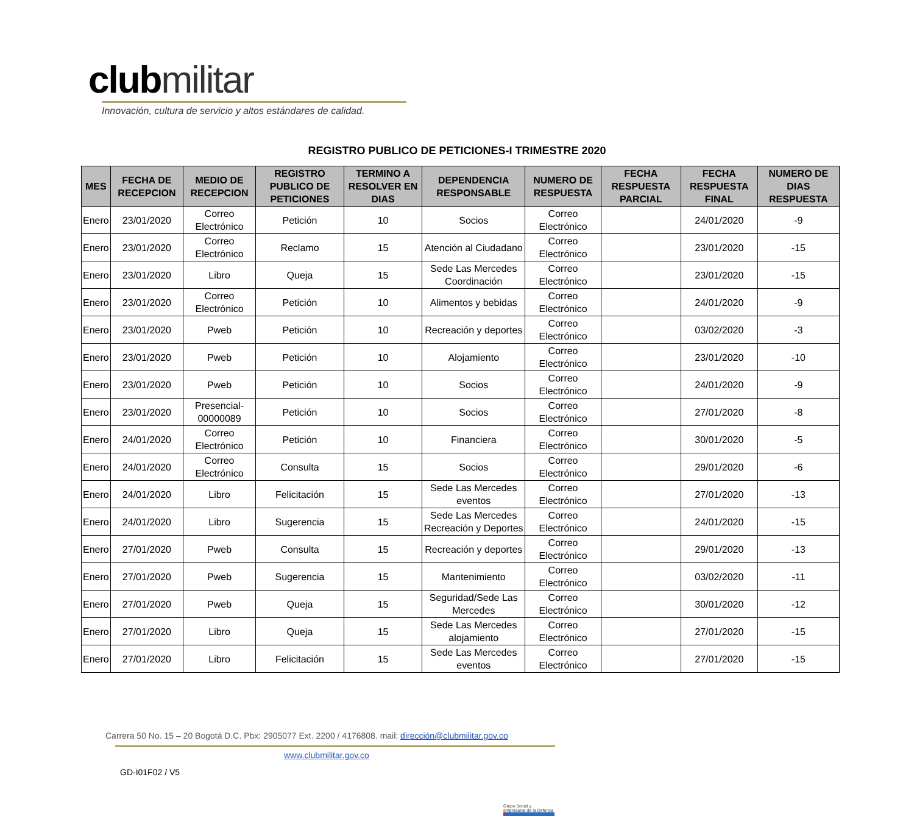clubmilitar
Innovación, cultura de servicio y altos estándares de calidad.
REGISTRO PUBLICO DE PETICIONES-I TRIMESTRE 2020
| MES | FECHA DE RECEPCION | MEDIO DE RECEPCION | REGISTRO PUBLICO DE PETICIONES | TERMINO A RESOLVER EN DIAS | DEPENDENCIA RESPONSABLE | NUMERO DE RESPUESTA | FECHA RESPUESTA PARCIAL | FECHA RESPUESTA FINAL | NUMERO DE DIAS RESPUESTA |
| --- | --- | --- | --- | --- | --- | --- | --- | --- | --- |
| Enero | 23/01/2020 | Correo Electrónico | Petición | 10 | Socios | Correo Electrónico | | 24/01/2020 | -9 |
| Enero | 23/01/2020 | Correo Electrónico | Reclamo | 15 | Atención al Ciudadano | Correo Electrónico | | 23/01/2020 | -15 |
| Enero | 23/01/2020 | Libro | Queja | 15 | Sede Las Mercedes Coordinación | Correo Electrónico | | 23/01/2020 | -15 |
| Enero | 23/01/2020 | Correo Electrónico | Petición | 10 | Alimentos y bebidas | Correo Electrónico | | 24/01/2020 | -9 |
| Enero | 23/01/2020 | Pweb | Petición | 10 | Recreación y deportes | Correo Electrónico | | 03/02/2020 | -3 |
| Enero | 23/01/2020 | Pweb | Petición | 10 | Alojamiento | Correo Electrónico | | 23/01/2020 | -10 |
| Enero | 23/01/2020 | Pweb | Petición | 10 | Socios | Correo Electrónico | | 24/01/2020 | -9 |
| Enero | 23/01/2020 | Presencial-00000089 | Petición | 10 | Socios | Correo Electrónico | | 27/01/2020 | -8 |
| Enero | 24/01/2020 | Correo Electrónico | Petición | 10 | Financiera | Correo Electrónico | | 30/01/2020 | -5 |
| Enero | 24/01/2020 | Correo Electrónico | Consulta | 15 | Socios | Correo Electrónico | | 29/01/2020 | -6 |
| Enero | 24/01/2020 | Libro | Felicitación | 15 | Sede Las Mercedes eventos | Correo Electrónico | | 27/01/2020 | -13 |
| Enero | 24/01/2020 | Libro | Sugerencia | 15 | Sede Las Mercedes Recreación y Deportes | Correo Electrónico | | 24/01/2020 | -15 |
| Enero | 27/01/2020 | Pweb | Consulta | 15 | Recreación y deportes | Correo Electrónico | | 29/01/2020 | -13 |
| Enero | 27/01/2020 | Pweb | Sugerencia | 15 | Mantenimiento | Correo Electrónico | | 03/02/2020 | -11 |
| Enero | 27/01/2020 | Pweb | Queja | 15 | Seguridad/Sede Las Mercedes | Correo Electrónico | | 30/01/2020 | -12 |
| Enero | 27/01/2020 | Libro | Queja | 15 | Sede Las Mercedes alojamiento | Correo Electrónico | | 27/01/2020 | -15 |
| Enero | 27/01/2020 | Libro | Felicitación | 15 | Sede Las Mercedes eventos | Correo Electrónico | | 27/01/2020 | -15 |
Carrera 50 No. 15 – 20 Bogotá D.C. Pbx: 2905077 Ext. 2200 / 4176808. mail: dirección@clubmilitar.gov.co
www.clubmilitar.gov.co
GD-I01F02 / V5
Grupo Social y empresarial de la Defensa